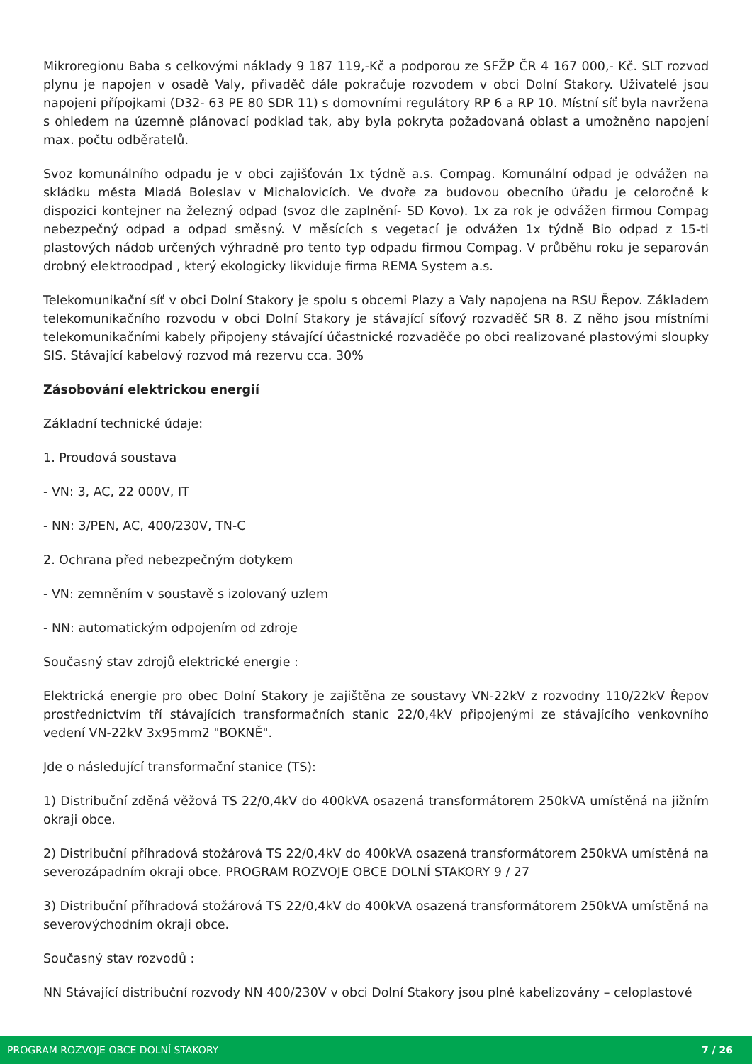Mikroregionu Baba s celkovými náklady 9 187 119,-Kč a podporou ze SFŽP ČR 4 167 000,- Kč. SLT rozvod plynu je napojen v osadě Valy, přivaděč dále pokračuje rozvodem v obci Dolní Stakory. Uživatelé jsou napojeni přípojkami (D32- 63 PE 80 SDR 11) s domovními regulátory RP 6 a RP 10. Místní síť byla navržena s ohledem na územně plánovací podklad tak, aby byla pokryta požadovaná oblast a umožněno napojení max. počtu odběratelů.
Svoz komunálního odpadu je v obci zajišťován 1x týdně a.s. Compag. Komunální odpad je odvážen na skládku města Mladá Boleslav v Michalovicích. Ve dvoře za budovou obecního úřadu je celoročně k dispozici kontejner na železný odpad (svoz dle zaplnění- SD Kovo). 1x za rok je odvážen firmou Compag nebezpečný odpad a odpad směsný. V měsících s vegetací je odvážen 1x týdně Bio odpad z 15-ti plastových nádob určených výhradně pro tento typ odpadu firmou Compag. V průběhu roku je separován drobný elektroodpad , který ekologicky likviduje firma REMA System a.s.
Telekomunikační síť v obci Dolní Stakory je spolu s obcemi Plazy a Valy napojena na RSU Řepov. Základem telekomunikačního rozvodu v obci Dolní Stakory je stávající síťový rozvaděč SR 8. Z něho jsou místními telekomunikačními kabely připojeny stávající účastnické rozvaděče po obci realizované plastovými sloupky SIS. Stávající kabelový rozvod má rezervu cca. 30%
Zásobování elektrickou energií
Základní technické údaje:
1. Proudová soustava
- VN: 3, AC, 22 000V, IT
- NN: 3/PEN, AC, 400/230V, TN-C
2. Ochrana před nebezpečným dotykem
- VN: zemněním v soustavě s izolovaný uzlem
- NN: automatickým odpojením od zdroje
Současný stav zdrojů elektrické energie :
Elektrická energie pro obec Dolní Stakory je zajištěna ze soustavy VN-22kV z rozvodny 110/22kV Řepov prostřednictvím tří stávajících transformačních stanic 22/0,4kV připojenými ze stávajícího venkovního vedení VN-22kV 3x95mm2 "BOKNĚ".
Jde o následující transformační stanice (TS):
1) Distribuční zděná věžová TS 22/0,4kV do 400kVA osazená transformátorem 250kVA umístěná na jižním okraji obce.
2) Distribuční příhradová stožárová TS 22/0,4kV do 400kVA osazená transformátorem 250kVA umístěná na severozápadním okraji obce. PROGRAM ROZVOJE OBCE DOLNÍ STAKORY 9 / 27
3) Distribuční příhradová stožárová TS 22/0,4kV do 400kVA osazená transformátorem 250kVA umístěná na severovýchodním okraji obce.
Současný stav rozvodů :
NN Stávající distribuční rozvody NN 400/230V v obci Dolní Stakory jsou plně kabelizovány – celoplastové
PROGRAM ROZVOJE OBCE DOLNÍ STAKORY 7 / 26